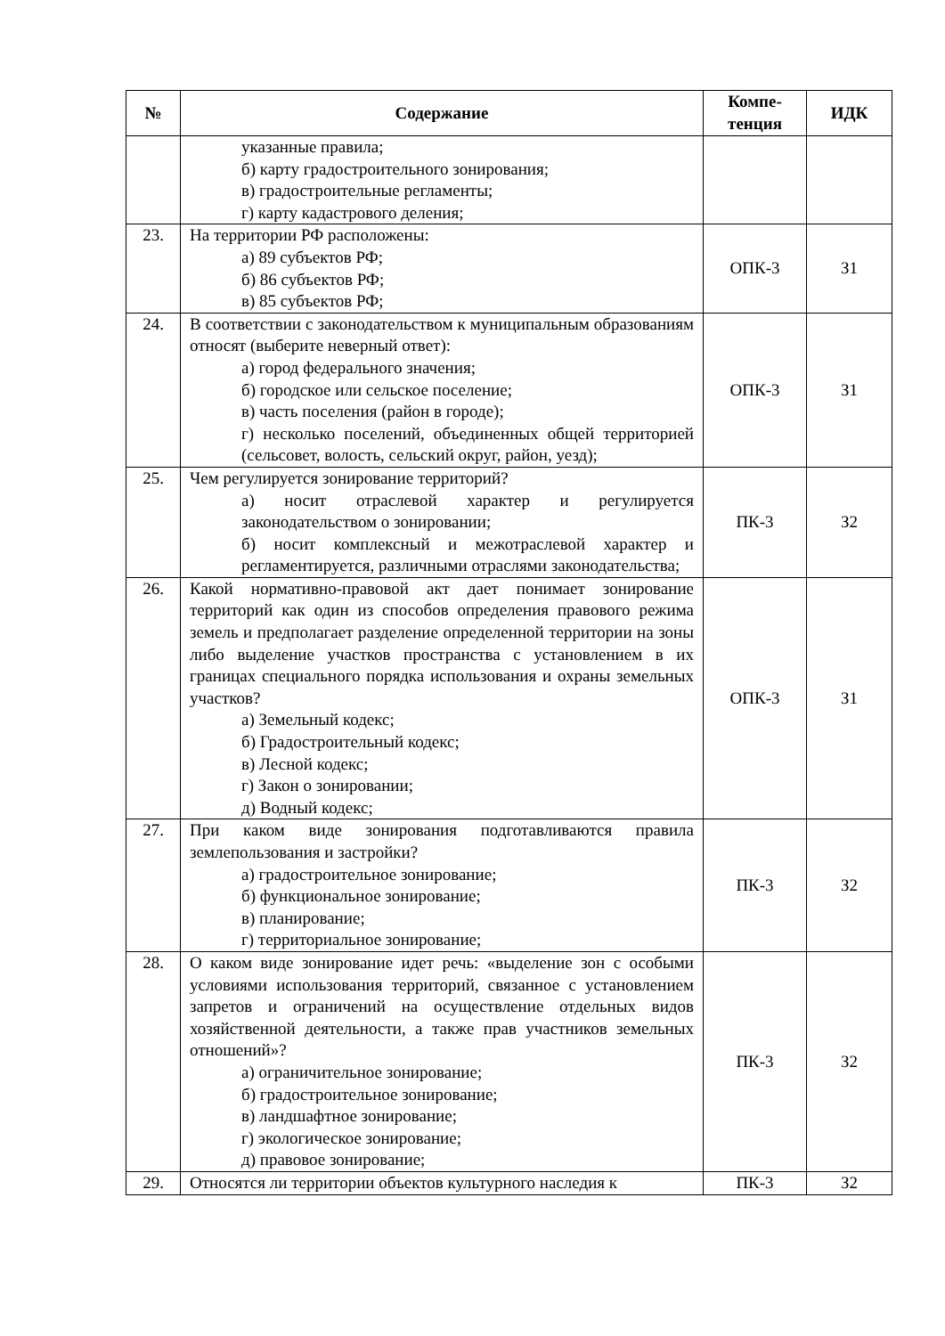| № | Содержание | Компе- тенция | ИДК |
| --- | --- | --- | --- |
| | указанные правила; б) карту градостроительного зонирования; в) градостроительные регламенты; г) карту кадастрового деления; | | |
| 23. | На территории РФ расположены: а) 89 субъектов РФ; б) 86 субъектов РФ; в) 85 субъектов РФ; | ОПК-3 | З1 |
| 24. | В соответствии с законодательством к муниципальным образованиям относят (выберите неверный ответ): а) город федерального значения; б) городское или сельское поселение; в) часть поселения (район в городе); г) несколько поселений, объединенных общей территорией (сельсовет, волость, сельский округ, район, уезд); | ОПК-3 | З1 |
| 25. | Чем регулируется зонирование территорий? а) носит отраслевой характер и регулируется законодательством о зонировании; б) носит комплексный и межотраслевой характер и регламентируется, различными отраслями законодательства; | ПК-3 | З2 |
| 26. | Какой нормативно-правовой акт дает понимает зонирование территорий как один из способов определения правового режима земель и предполагает разделение определенной территории на зоны либо выделение участков пространства с установлением в их границах специального порядка использования и охраны земельных участков? а) Земельный кодекс; б) Градостроительный кодекс; в) Лесной кодекс; г) Закон о зонировании; д) Водный кодекс; | ОПК-3 | З1 |
| 27. | При каком виде зонирования подготавливаются правила землепользования и застройки? а) градостроительное зонирование; б) функциональное зонирование; в) планирование; г) территориальное зонирование; | ПК-3 | З2 |
| 28. | О каком виде зонирование идет речь: «выделение зон с особыми условиями использования территорий, связанное с установлением запретов и ограничений на осуществление отдельных видов хозяйственной деятельности, а также прав участников земельных отношений»? а) ограничительное зонирование; б) градостроительное зонирование; в) ландшафтное зонирование; г) экологическое зонирование; д) правовое зонирование; | ПК-3 | З2 |
| 29. | Относятся ли территории объектов культурного наследия к | ПК-3 | З2 |